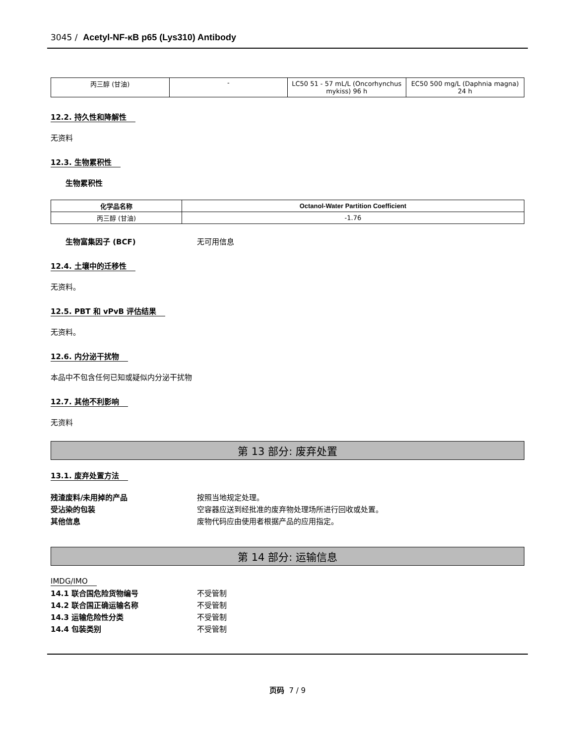3045 / Acetyl-NF-κB p65 (Lys310) Antibody
| 丙三醇 (甘油) | - | LC50 51 - 57 mL/L (Oncorhynchus mykiss) 96 h | EC50 500 mg/L (Daphnia magna) 24 h |
12.2. 持久性和降解性
无资料
12.3. 生物累积性
生物累积性
| 化学品名称 | Octanol-Water Partition Coefficient |
| --- | --- |
| 丙三醇 (甘油) | -1.76 |
生物富集因子 (BCF) 无可用信息
12.4. 土壤中的迁移性
无资料。
12.5. PBT 和 vPvB 评估结果
无资料。
12.6. 内分泌干扰物
本品中不包含任何已知或疑似内分泌干扰物
12.7. 其他不利影响
无资料
第 13 部分: 废弃处置
13.1. 废弃处置方法
残渣废料/未用掉的产品 按照当地规定处理。
受沾染的包装 空容器应送到经批准的废弃物处理场所进行回收或处置。
其他信息 废物代码应由使用者根据产品的应用指定。
第 14 部分: 运输信息
IMDG/IMO
14.1 联合国危险货物编号 不受管制
14.2 联合国正确运输名称 不受管制
14.3 运输危险性分类 不受管制
14.4 包装类别 不受管制
页码 7 / 9